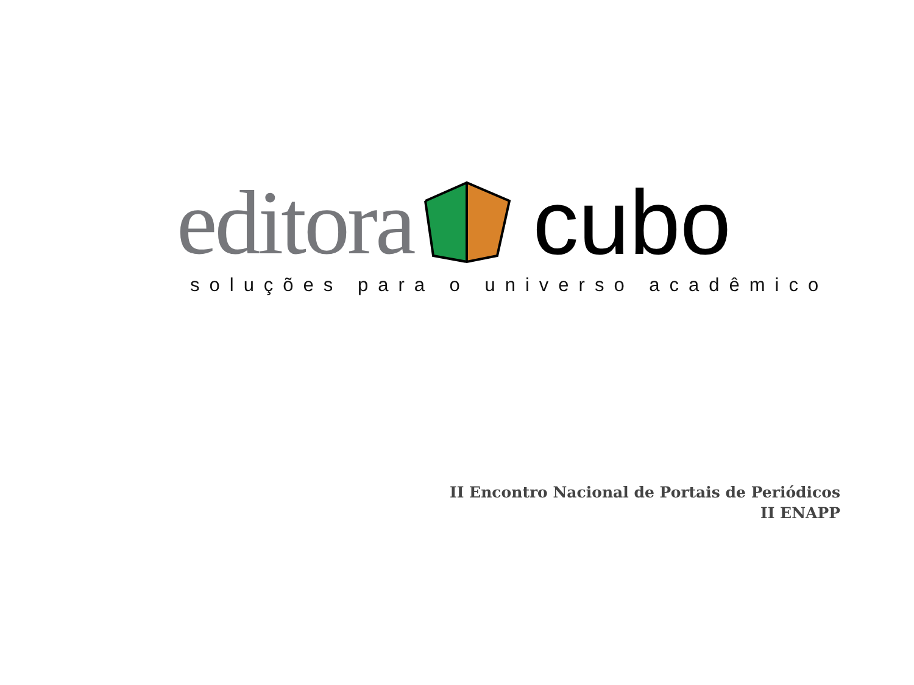editora cubo
soluções para o universo acadêmico
II Encontro Nacional de Portais de Periódicos
II ENAPP